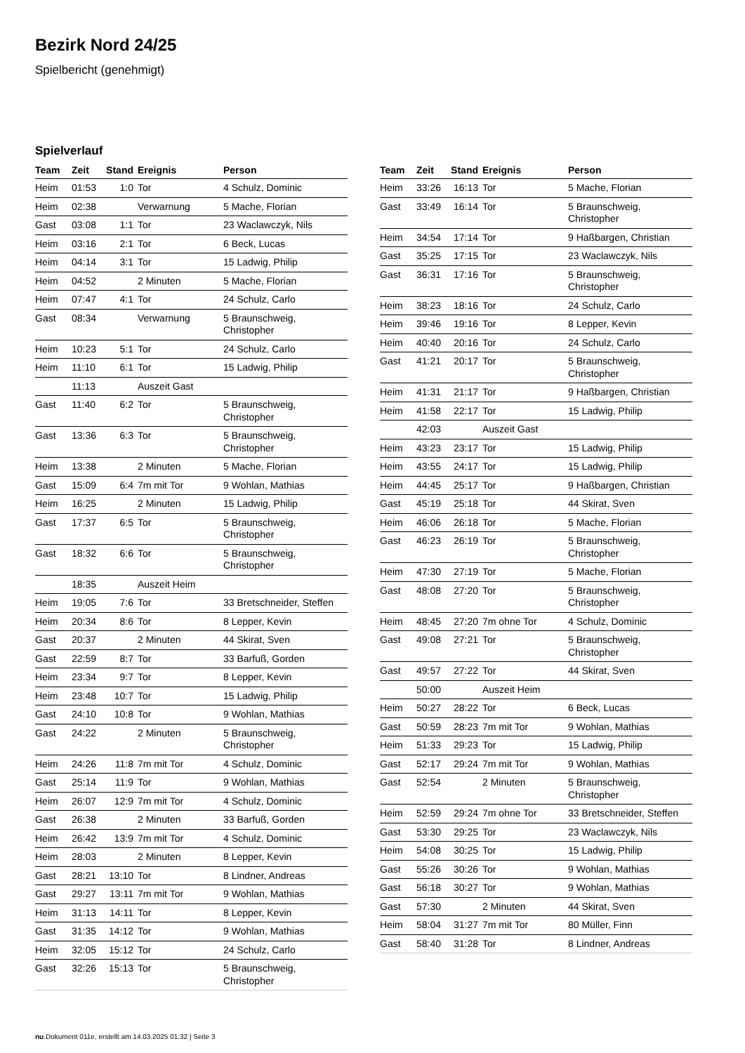Bezirk Nord 24/25
Spielbericht (genehmigt)
Spielverlauf
| Team | Zeit | Stand | Ereignis | Person |
| --- | --- | --- | --- | --- |
| Heim | 01:53 | 1:0 | Tor | 4 Schulz, Dominic |
| Heim | 02:38 | | Verwarnung | 5 Mache, Florian |
| Gast | 03:08 | 1:1 | Tor | 23 Waclawczyk, Nils |
| Heim | 03:16 | 2:1 | Tor | 6 Beck, Lucas |
| Heim | 04:14 | 3:1 | Tor | 15 Ladwig, Philip |
| Heim | 04:52 | | 2 Minuten | 5 Mache, Florian |
| Heim | 07:47 | 4:1 | Tor | 24 Schulz, Carlo |
| Gast | 08:34 | | Verwarnung | 5 Braunschweig, Christopher |
| Heim | 10:23 | 5:1 | Tor | 24 Schulz, Carlo |
| Heim | 11:10 | 6:1 | Tor | 15 Ladwig, Philip |
| | 11:13 | | Auszeit Gast | |
| Gast | 11:40 | 6:2 | Tor | 5 Braunschweig, Christopher |
| Gast | 13:36 | 6:3 | Tor | 5 Braunschweig, Christopher |
| Heim | 13:38 | | 2 Minuten | 5 Mache, Florian |
| Gast | 15:09 | 6:4 | 7m mit Tor | 9 Wohlan, Mathias |
| Heim | 16:25 | | 2 Minuten | 15 Ladwig, Philip |
| Gast | 17:37 | 6:5 | Tor | 5 Braunschweig, Christopher |
| Gast | 18:32 | 6:6 | Tor | 5 Braunschweig, Christopher |
| | 18:35 | | Auszeit Heim | |
| Heim | 19:05 | 7:6 | Tor | 33 Bretschneider, Steffen |
| Heim | 20:34 | 8:6 | Tor | 8 Lepper, Kevin |
| Gast | 20:37 | | 2 Minuten | 44 Skirat, Sven |
| Gast | 22:59 | 8:7 | Tor | 33 Barfuß, Gorden |
| Heim | 23:34 | 9:7 | Tor | 8 Lepper, Kevin |
| Heim | 23:48 | 10:7 | Tor | 15 Ladwig, Philip |
| Gast | 24:10 | 10:8 | Tor | 9 Wohlan, Mathias |
| Gast | 24:22 | | 2 Minuten | 5 Braunschweig, Christopher |
| Heim | 24:26 | 11:8 | 7m mit Tor | 4 Schulz, Dominic |
| Gast | 25:14 | 11:9 | Tor | 9 Wohlan, Mathias |
| Heim | 26:07 | 12:9 | 7m mit Tor | 4 Schulz, Dominic |
| Gast | 26:38 | | 2 Minuten | 33 Barfuß, Gorden |
| Heim | 26:42 | 13:9 | 7m mit Tor | 4 Schulz, Dominic |
| Heim | 28:03 | | 2 Minuten | 8 Lepper, Kevin |
| Gast | 28:21 | 13:10 | Tor | 8 Lindner, Andreas |
| Gast | 29:27 | 13:11 | 7m mit Tor | 9 Wohlan, Mathias |
| Heim | 31:13 | 14:11 | Tor | 8 Lepper, Kevin |
| Gast | 31:35 | 14:12 | Tor | 9 Wohlan, Mathias |
| Heim | 32:05 | 15:12 | Tor | 24 Schulz, Carlo |
| Gast | 32:26 | 15:13 | Tor | 5 Braunschweig, Christopher |
| Team | Zeit | Stand | Ereignis | Person |
| --- | --- | --- | --- | --- |
| Heim | 33:26 | 16:13 | Tor | 5 Mache, Florian |
| Gast | 33:49 | 16:14 | Tor | 5 Braunschweig, Christopher |
| Heim | 34:54 | 17:14 | Tor | 9 Haßbargen, Christian |
| Gast | 35:25 | 17:15 | Tor | 23 Waclawczyk, Nils |
| Gast | 36:31 | 17:16 | Tor | 5 Braunschweig, Christopher |
| Heim | 38:23 | 18:16 | Tor | 24 Schulz, Carlo |
| Heim | 39:46 | 19:16 | Tor | 8 Lepper, Kevin |
| Heim | 40:40 | 20:16 | Tor | 24 Schulz, Carlo |
| Gast | 41:21 | 20:17 | Tor | 5 Braunschweig, Christopher |
| Heim | 41:31 | 21:17 | Tor | 9 Haßbargen, Christian |
| Heim | 41:58 | 22:17 | Tor | 15 Ladwig, Philip |
| | 42:03 | | Auszeit Gast | |
| Heim | 43:23 | 23:17 | Tor | 15 Ladwig, Philip |
| Heim | 43:55 | 24:17 | Tor | 15 Ladwig, Philip |
| Heim | 44:45 | 25:17 | Tor | 9 Haßbargen, Christian |
| Gast | 45:19 | 25:18 | Tor | 44 Skirat, Sven |
| Heim | 46:06 | 26:18 | Tor | 5 Mache, Florian |
| Gast | 46:23 | 26:19 | Tor | 5 Braunschweig, Christopher |
| Heim | 47:30 | 27:19 | Tor | 5 Mache, Florian |
| Gast | 48:08 | 27:20 | Tor | 5 Braunschweig, Christopher |
| Heim | 48:45 | 27:20 | 7m ohne Tor | 4 Schulz, Dominic |
| Gast | 49:08 | 27:21 | Tor | 5 Braunschweig, Christopher |
| Gast | 49:57 | 27:22 | Tor | 44 Skirat, Sven |
| | 50:00 | | Auszeit Heim | |
| Heim | 50:27 | 28:22 | Tor | 6 Beck, Lucas |
| Gast | 50:59 | 28:23 | 7m mit Tor | 9 Wohlan, Mathias |
| Heim | 51:33 | 29:23 | Tor | 15 Ladwig, Philip |
| Gast | 52:17 | 29:24 | 7m mit Tor | 9 Wohlan, Mathias |
| Gast | 52:54 | | 2 Minuten | 5 Braunschweig, Christopher |
| Heim | 52:59 | 29:24 | 7m ohne Tor | 33 Bretschneider, Steffen |
| Gast | 53:30 | 29:25 | Tor | 23 Waclawczyk, Nils |
| Heim | 54:08 | 30:25 | Tor | 15 Ladwig, Philip |
| Gast | 55:26 | 30:26 | Tor | 9 Wohlan, Mathias |
| Gast | 56:18 | 30:27 | Tor | 9 Wohlan, Mathias |
| Gast | 57:30 | | 2 Minuten | 44 Skirat, Sven |
| Heim | 58:04 | 31:27 | 7m mit Tor | 80 Müller, Finn |
| Gast | 58:40 | 31:28 | Tor | 8 Lindner, Andreas |
nu.Dokument 011e, erstellt am 14.03.2025 01:32 | Seite 3